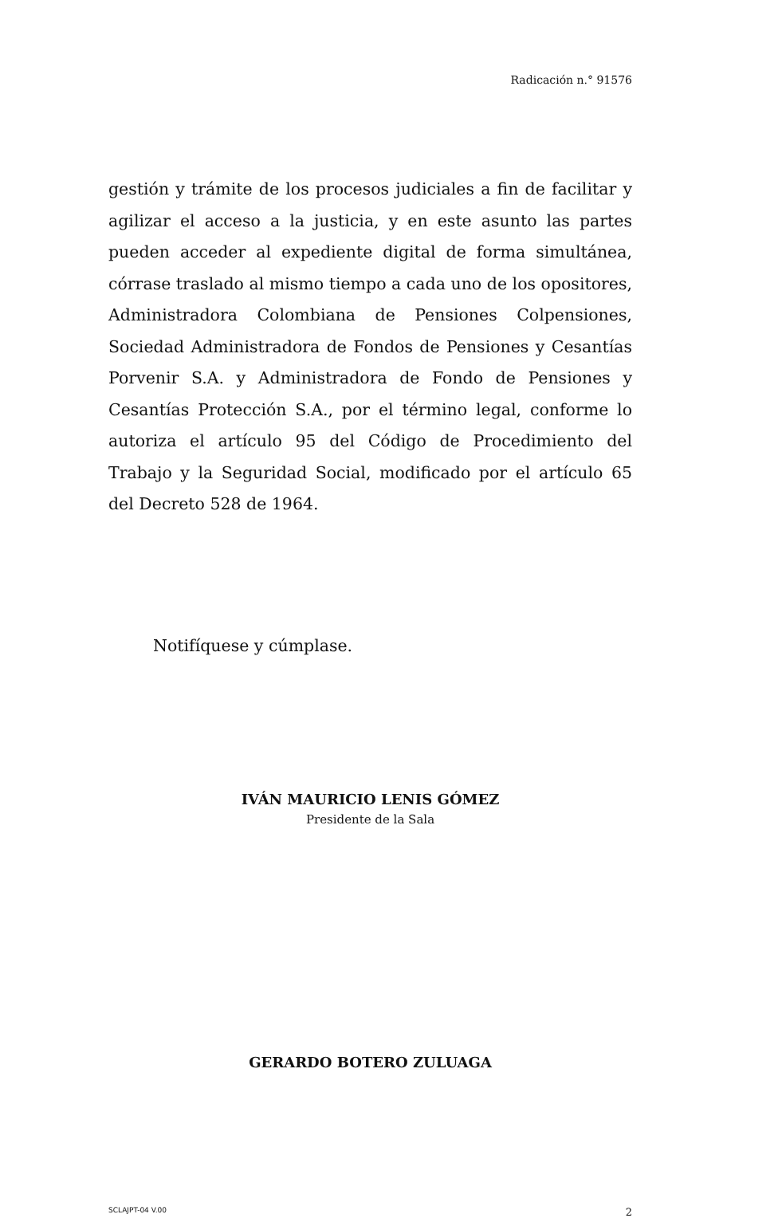Radicación n.° 91576
gestión y trámite de los procesos judiciales a fin de facilitar y agilizar el acceso a la justicia, y en este asunto las partes pueden acceder al expediente digital de forma simultánea, córrase traslado al mismo tiempo a cada uno de los opositores, Administradora Colombiana de Pensiones Colpensiones, Sociedad Administradora de Fondos de Pensiones y Cesantías Porvenir S.A. y Administradora de Fondo de Pensiones y Cesantías Protección S.A., por el término legal, conforme lo autoriza el artículo 95 del Código de Procedimiento del Trabajo y la Seguridad Social, modificado por el artículo 65 del Decreto 528 de 1964.
Notifíquese y cúmplase.
IVÁN MAURICIO LENIS GÓMEZ
Presidente de la Sala
GERARDO BOTERO ZULUAGA
SCLAJPT-04 V.00 2